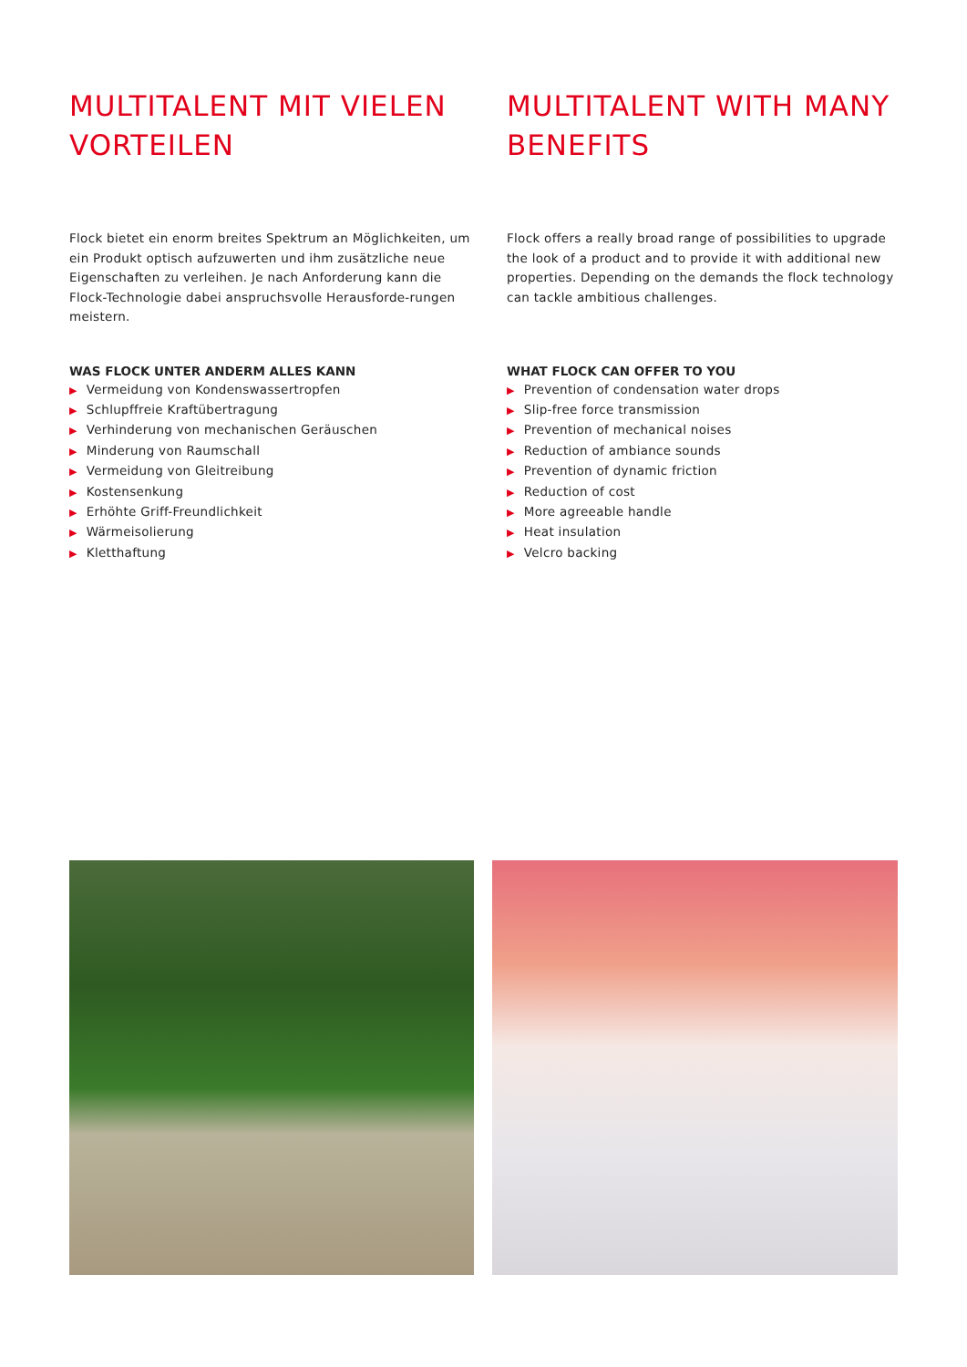MULTITALENT MIT VIELEN VORTEILEN
Flock bietet ein enorm breites Spektrum an Möglichkeiten, um ein Produkt optisch aufzuwerten und ihm zusätzliche neue Eigenschaften zu verleihen. Je nach Anforderung kann die Flock-Technologie dabei anspruchsvolle Herausforde-rungen meistern.
WAS FLOCK UNTER ANDERM ALLES KANN
▶ Vermeidung von Kondenswassertropfen
▶ Schlupffreie Kraftübertragung
▶ Verhinderung von mechanischen Geräuschen
▶ Minderung von Raumschall
▶ Vermeidung von Gleitreibung
▶ Kostensenkung
▶ Erhöhte Griff-Freundlichkeit
▶ Wärmeisolierung
▶ Kletthaftung
MULTITALENT WITH MANY BENEFITS
Flock offers a really broad range of possibilities to upgrade the look of a product and to provide it with additional new properties. Depending on the demands the flock technology can tackle ambitious challenges.
WHAT FLOCK CAN OFFER TO YOU
▶ Prevention of condensation water drops
▶ Slip-free force transmission
▶ Prevention of mechanical noises
▶ Reduction of ambiance sounds
▶ Prevention of dynamic friction
▶ Reduction of cost
▶ More agreeable handle
▶ Heat insulation
▶ Velcro backing